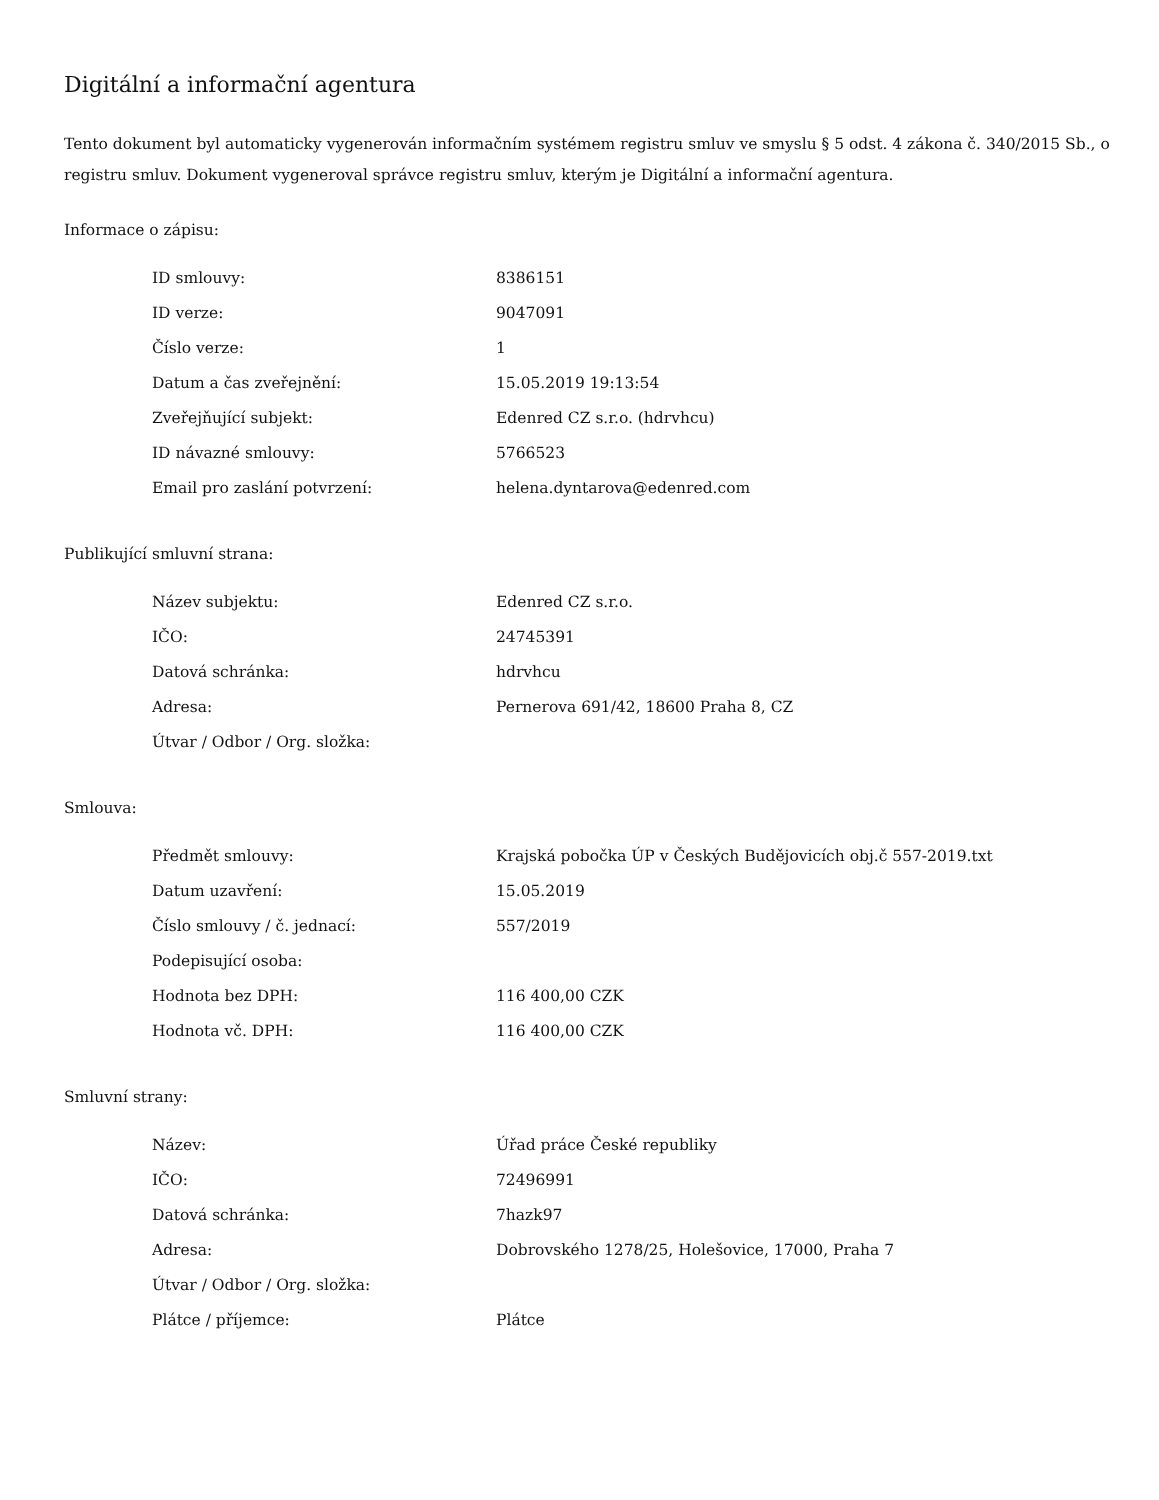Digitální a informační agentura
Tento dokument byl automaticky vygenerován informačním systémem registru smluv ve smyslu § 5 odst. 4 zákona č. 340/2015 Sb., o registru smluv. Dokument vygeneroval správce registru smluv, kterým je Digitální a informační agentura.
Informace o zápisu:
| ID smlouvy: | 8386151 |
| ID verze: | 9047091 |
| Číslo verze: | 1 |
| Datum a čas zveřejnění: | 15.05.2019 19:13:54 |
| Zveřejňující subjekt: | Edenred CZ s.r.o. (hdrvhcu) |
| ID návazné smlouvy: | 5766523 |
| Email pro zaslání potvrzení: | helena.dyntarova@edenred.com |
Publikující smluvní strana:
| Název subjektu: | Edenred CZ s.r.o. |
| IČO: | 24745391 |
| Datová schránka: | hdrvhcu |
| Adresa: | Pernerova 691/42, 18600 Praha 8, CZ |
| Útvar / Odbor / Org. složka: | |
Smlouva:
| Předmět smlouvy: | Krajská pobočka ÚP v Českých Budějovicích obj.č 557-2019.txt |
| Datum uzavření: | 15.05.2019 |
| Číslo smlouvy / č. jednací: | 557/2019 |
| Podepisující osoba: | |
| Hodnota bez DPH: | 116 400,00 CZK |
| Hodnota vč. DPH: | 116 400,00 CZK |
Smluvní strany:
| Název: | Úřad práce České republiky |
| IČO: | 72496991 |
| Datová schránka: | 7hazk97 |
| Adresa: | Dobrovského 1278/25, Holešovice, 17000, Praha 7 |
| Útvar / Odbor / Org. složka: | |
| Plátce / příjemce: | Plátce |